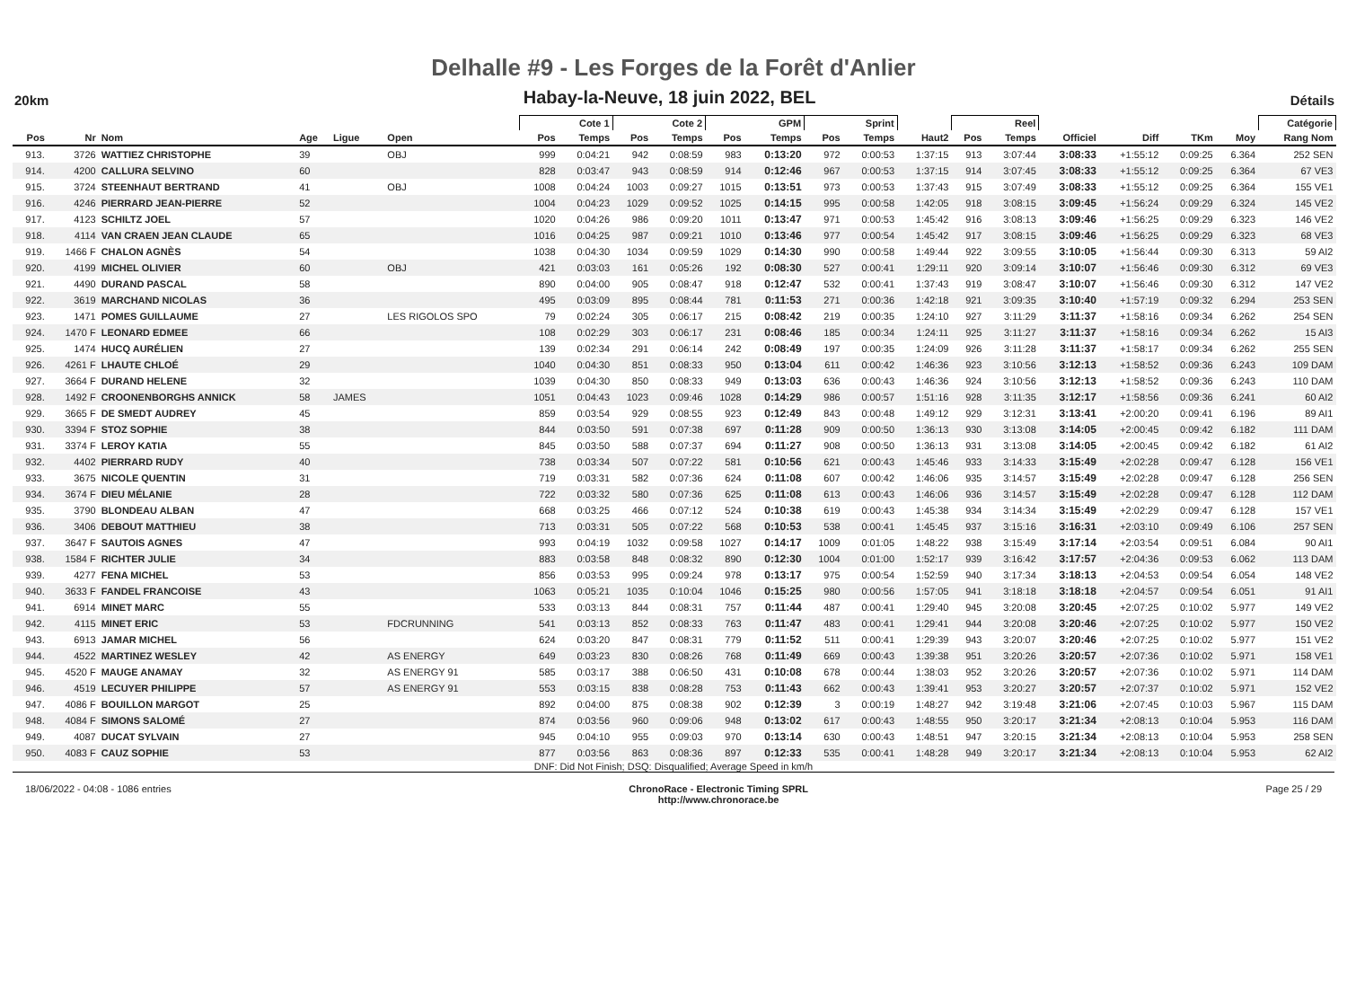Delhalle #9 - Les Forges de la Forêt d'Anlier
20km
Habay-la-Neuve, 18 juin 2022, BEL
Détails
| | | | | | | Cote 1 | | Cote 2 | | GPM | | Sprint | | | Reel | | | | | | Catégorie |
| --- | --- | --- | --- | --- | --- | --- | --- | --- | --- | --- | --- | --- | --- | --- | --- | --- | --- | --- | --- | --- | --- |
| Pos | Nr | Nom | Age | Ligue | Open | Pos | Temps | Pos | Temps | Pos | Temps | Pos | Temps | Haut2 | Pos | Temps | Officiel | Diff | TKm | Moy | Rang Nom |
| 913. | 3726 | WATTIEZ CHRISTOPHE | 39 | | OBJ | 999 | 0:04:21 | 942 | 0:08:59 | 983 | 0:13:20 | 972 | 0:00:53 | 1:37:15 | 913 | 3:07:44 | 3:08:33 | +1:55:12 | 0:09:25 | 6.364 | 252 SEN |
| 914. | 4200 | CALLURA SELVINO | 60 | | | 828 | 0:03:47 | 943 | 0:08:59 | 914 | 0:12:46 | 967 | 0:00:53 | 1:37:15 | 914 | 3:07:45 | 3:08:33 | +1:55:12 | 0:09:25 | 6.364 | 67 VE3 |
| 915. | 3724 | STEENHAUT BERTRAND | 41 | | OBJ | 1008 | 0:04:24 | 1003 | 0:09:27 | 1015 | 0:13:51 | 973 | 0:00:53 | 1:37:43 | 915 | 3:07:49 | 3:08:33 | +1:55:12 | 0:09:25 | 6.364 | 155 VE1 |
| 916. | 4246 | PIERRARD JEAN-PIERRE | 52 | | | 1004 | 0:04:23 | 1029 | 0:09:52 | 1025 | 0:14:15 | 995 | 0:00:58 | 1:42:05 | 918 | 3:08:15 | 3:09:45 | +1:56:24 | 0:09:29 | 6.324 | 145 VE2 |
| 917. | 4123 | SCHILTZ JOEL | 57 | | | 1020 | 0:04:26 | 986 | 0:09:20 | 1011 | 0:13:47 | 971 | 0:00:53 | 1:45:42 | 916 | 3:08:13 | 3:09:46 | +1:56:25 | 0:09:29 | 6.323 | 146 VE2 |
| 918. | 4114 | VAN CRAEN JEAN CLAUDE | 65 | | | 1016 | 0:04:25 | 987 | 0:09:21 | 1010 | 0:13:46 | 977 | 0:00:54 | 1:45:42 | 917 | 3:08:15 | 3:09:46 | +1:56:25 | 0:09:29 | 6.323 | 68 VE3 |
| 919. | 1466 F | CHALON AGNÈS | 54 | | | 1038 | 0:04:30 | 1034 | 0:09:59 | 1029 | 0:14:30 | 990 | 0:00:58 | 1:49:44 | 922 | 3:09:55 | 3:10:05 | +1:56:44 | 0:09:30 | 6.313 | 59 AI2 |
| 920. | 4199 | MICHEL OLIVIER | 60 | | OBJ | 421 | 0:03:03 | 161 | 0:05:26 | 192 | 0:08:30 | 527 | 0:00:41 | 1:29:11 | 920 | 3:09:14 | 3:10:07 | +1:56:46 | 0:09:30 | 6.312 | 69 VE3 |
| 921. | 4490 | DURAND PASCAL | 58 | | | 890 | 0:04:00 | 905 | 0:08:47 | 918 | 0:12:47 | 532 | 0:00:41 | 1:37:43 | 919 | 3:08:47 | 3:10:07 | +1:56:46 | 0:09:30 | 6.312 | 147 VE2 |
| 922. | 3619 | MARCHAND NICOLAS | 36 | | | 495 | 0:03:09 | 895 | 0:08:44 | 781 | 0:11:53 | 271 | 0:00:36 | 1:42:18 | 921 | 3:09:35 | 3:10:40 | +1:57:19 | 0:09:32 | 6.294 | 253 SEN |
| 923. | 1471 | POMES GUILLAUME | 27 | | LES RIGOLOS SPO | 79 | 0:02:24 | 305 | 0:06:17 | 215 | 0:08:42 | 219 | 0:00:35 | 1:24:10 | 927 | 3:11:29 | 3:11:37 | +1:58:16 | 0:09:34 | 6.262 | 254 SEN |
| 924. | 1470 F | LEONARD EDMEE | 66 | | | 108 | 0:02:29 | 303 | 0:06:17 | 231 | 0:08:46 | 185 | 0:00:34 | 1:24:11 | 925 | 3:11:27 | 3:11:37 | +1:58:16 | 0:09:34 | 6.262 | 15 AI3 |
| 925. | 1474 | HUCQ AURÉLIEN | 27 | | | 139 | 0:02:34 | 291 | 0:06:14 | 242 | 0:08:49 | 197 | 0:00:35 | 1:24:09 | 926 | 3:11:28 | 3:11:37 | +1:58:17 | 0:09:34 | 6.262 | 255 SEN |
| 926. | 4261 F | LHAUTE CHLOÉ | 29 | | | 1040 | 0:04:30 | 851 | 0:08:33 | 950 | 0:13:04 | 611 | 0:00:42 | 1:46:36 | 923 | 3:10:56 | 3:12:13 | +1:58:52 | 0:09:36 | 6.243 | 109 DAM |
| 927. | 3664 F | DURAND HELENE | 32 | | | 1039 | 0:04:30 | 850 | 0:08:33 | 949 | 0:13:03 | 636 | 0:00:43 | 1:46:36 | 924 | 3:10:56 | 3:12:13 | +1:58:52 | 0:09:36 | 6.243 | 110 DAM |
| 928. | 1492 F | CROONENBORGHS ANNICK | 58 | JAMES | | 1051 | 0:04:43 | 1023 | 0:09:46 | 1028 | 0:14:29 | 986 | 0:00:57 | 1:51:16 | 928 | 3:11:35 | 3:12:17 | +1:58:56 | 0:09:36 | 6.241 | 60 AI2 |
| 929. | 3665 F | DE SMEDT AUDREY | 45 | | | 859 | 0:03:54 | 929 | 0:08:55 | 923 | 0:12:49 | 843 | 0:00:48 | 1:49:12 | 929 | 3:12:31 | 3:13:41 | +2:00:20 | 0:09:41 | 6.196 | 89 AI1 |
| 930. | 3394 F | STOZ SOPHIE | 38 | | | 844 | 0:03:50 | 591 | 0:07:38 | 697 | 0:11:28 | 909 | 0:00:50 | 1:36:13 | 930 | 3:13:08 | 3:14:05 | +2:00:45 | 0:09:42 | 6.182 | 111 DAM |
| 931. | 3374 F | LEROY KATIA | 55 | | | 845 | 0:03:50 | 588 | 0:07:37 | 694 | 0:11:27 | 908 | 0:00:50 | 1:36:13 | 931 | 3:13:08 | 3:14:05 | +2:00:45 | 0:09:42 | 6.182 | 61 AI2 |
| 932. | 4402 | PIERRARD RUDY | 40 | | | 738 | 0:03:34 | 507 | 0:07:22 | 581 | 0:10:56 | 621 | 0:00:43 | 1:45:46 | 933 | 3:14:33 | 3:15:49 | +2:02:28 | 0:09:47 | 6.128 | 156 VE1 |
| 933. | 3675 | NICOLE QUENTIN | 31 | | | 719 | 0:03:31 | 582 | 0:07:36 | 624 | 0:11:08 | 607 | 0:00:42 | 1:46:06 | 935 | 3:14:57 | 3:15:49 | +2:02:28 | 0:09:47 | 6.128 | 256 SEN |
| 934. | 3674 F | DIEU MÉLANIE | 28 | | | 722 | 0:03:32 | 580 | 0:07:36 | 625 | 0:11:08 | 613 | 0:00:43 | 1:46:06 | 936 | 3:14:57 | 3:15:49 | +2:02:28 | 0:09:47 | 6.128 | 112 DAM |
| 935. | 3790 | BLONDEAU ALBAN | 47 | | | 668 | 0:03:25 | 466 | 0:07:12 | 524 | 0:10:38 | 619 | 0:00:43 | 1:45:38 | 934 | 3:14:34 | 3:15:49 | +2:02:29 | 0:09:47 | 6.128 | 157 VE1 |
| 936. | 3406 | DEBOUT MATTHIEU | 38 | | | 713 | 0:03:31 | 505 | 0:07:22 | 568 | 0:10:53 | 538 | 0:00:41 | 1:45:45 | 937 | 3:15:16 | 3:16:31 | +2:03:10 | 0:09:49 | 6.106 | 257 SEN |
| 937. | 3647 F | SAUTOIS AGNES | 47 | | | 993 | 0:04:19 | 1032 | 0:09:58 | 1027 | 0:14:17 | 1009 | 0:01:05 | 1:48:22 | 938 | 3:15:49 | 3:17:14 | +2:03:54 | 0:09:51 | 6.084 | 90 AI1 |
| 938. | 1584 F | RICHTER JULIE | 34 | | | 883 | 0:03:58 | 848 | 0:08:32 | 890 | 0:12:30 | 1004 | 0:01:00 | 1:52:17 | 939 | 3:16:42 | 3:17:57 | +2:04:36 | 0:09:53 | 6.062 | 113 DAM |
| 939. | 4277 | FENA MICHEL | 53 | | | 856 | 0:03:53 | 995 | 0:09:24 | 978 | 0:13:17 | 975 | 0:00:54 | 1:52:59 | 940 | 3:17:34 | 3:18:13 | +2:04:53 | 0:09:54 | 6.054 | 148 VE2 |
| 940. | 3633 F | FANDEL FRANCOISE | 43 | | | 1063 | 0:05:21 | 1035 | 0:10:04 | 1046 | 0:15:25 | 980 | 0:00:56 | 1:57:05 | 941 | 3:18:18 | 3:18:18 | +2:04:57 | 0:09:54 | 6.051 | 91 AI1 |
| 941. | 6914 | MINET MARC | 55 | | | 533 | 0:03:13 | 844 | 0:08:31 | 757 | 0:11:44 | 487 | 0:00:41 | 1:29:40 | 945 | 3:20:08 | 3:20:45 | +2:07:25 | 0:10:02 | 5.977 | 149 VE2 |
| 942. | 4115 | MINET ERIC | 53 | | FDCRUNNING | 541 | 0:03:13 | 852 | 0:08:33 | 763 | 0:11:47 | 483 | 0:00:41 | 1:29:41 | 944 | 3:20:08 | 3:20:46 | +2:07:25 | 0:10:02 | 5.977 | 150 VE2 |
| 943. | 6913 | JAMAR MICHEL | 56 | | | 624 | 0:03:20 | 847 | 0:08:31 | 779 | 0:11:52 | 511 | 0:00:41 | 1:29:39 | 943 | 3:20:07 | 3:20:46 | +2:07:25 | 0:10:02 | 5.977 | 151 VE2 |
| 944. | 4522 | MARTINEZ WESLEY | 42 | | AS ENERGY | 649 | 0:03:23 | 830 | 0:08:26 | 768 | 0:11:49 | 669 | 0:00:43 | 1:39:38 | 951 | 3:20:26 | 3:20:57 | +2:07:36 | 0:10:02 | 5.971 | 158 VE1 |
| 945. | 4520 F | MAUGE ANAMAY | 32 | | AS ENERGY 91 | 585 | 0:03:17 | 388 | 0:06:50 | 431 | 0:10:08 | 678 | 0:00:44 | 1:38:03 | 952 | 3:20:26 | 3:20:57 | +2:07:36 | 0:10:02 | 5.971 | 114 DAM |
| 946. | 4519 | LECUYER PHILIPPE | 57 | | AS ENERGY 91 | 553 | 0:03:15 | 838 | 0:08:28 | 753 | 0:11:43 | 662 | 0:00:43 | 1:39:41 | 953 | 3:20:27 | 3:20:57 | +2:07:37 | 0:10:02 | 5.971 | 152 VE2 |
| 947. | 4086 F | BOUILLON MARGOT | 25 | | | 892 | 0:04:00 | 875 | 0:08:38 | 902 | 0:12:39 | 3 | 0:00:19 | 1:48:27 | 942 | 3:19:48 | 3:21:06 | +2:07:45 | 0:10:03 | 5.967 | 115 DAM |
| 948. | 4084 F | SIMONS SALOMÉ | 27 | | | 874 | 0:03:56 | 960 | 0:09:06 | 948 | 0:13:02 | 617 | 0:00:43 | 1:48:55 | 950 | 3:20:17 | 3:21:34 | +2:08:13 | 0:10:04 | 5.953 | 116 DAM |
| 949. | 4087 | DUCAT SYLVAIN | 27 | | | 945 | 0:04:10 | 955 | 0:09:03 | 970 | 0:13:14 | 630 | 0:00:43 | 1:48:51 | 947 | 3:20:15 | 3:21:34 | +2:08:13 | 0:10:04 | 5.953 | 258 SEN |
| 950. | 4083 F | CAUZ SOPHIE | 53 | | | 877 | 0:03:56 | 863 | 0:08:36 | 897 | 0:12:33 | 535 | 0:00:41 | 1:48:28 | 949 | 3:20:17 | 3:21:34 | +2:08:13 | 0:10:04 | 5.953 | 62 AI2 |
DNF: Did Not Finish; DSQ: Disqualified; Average Speed in km/h
18/06/2022 - 04:08 - 1086 entries ChronoRace - Electronic Timing SPRL
http://www.chronorace.be Page 25 / 29